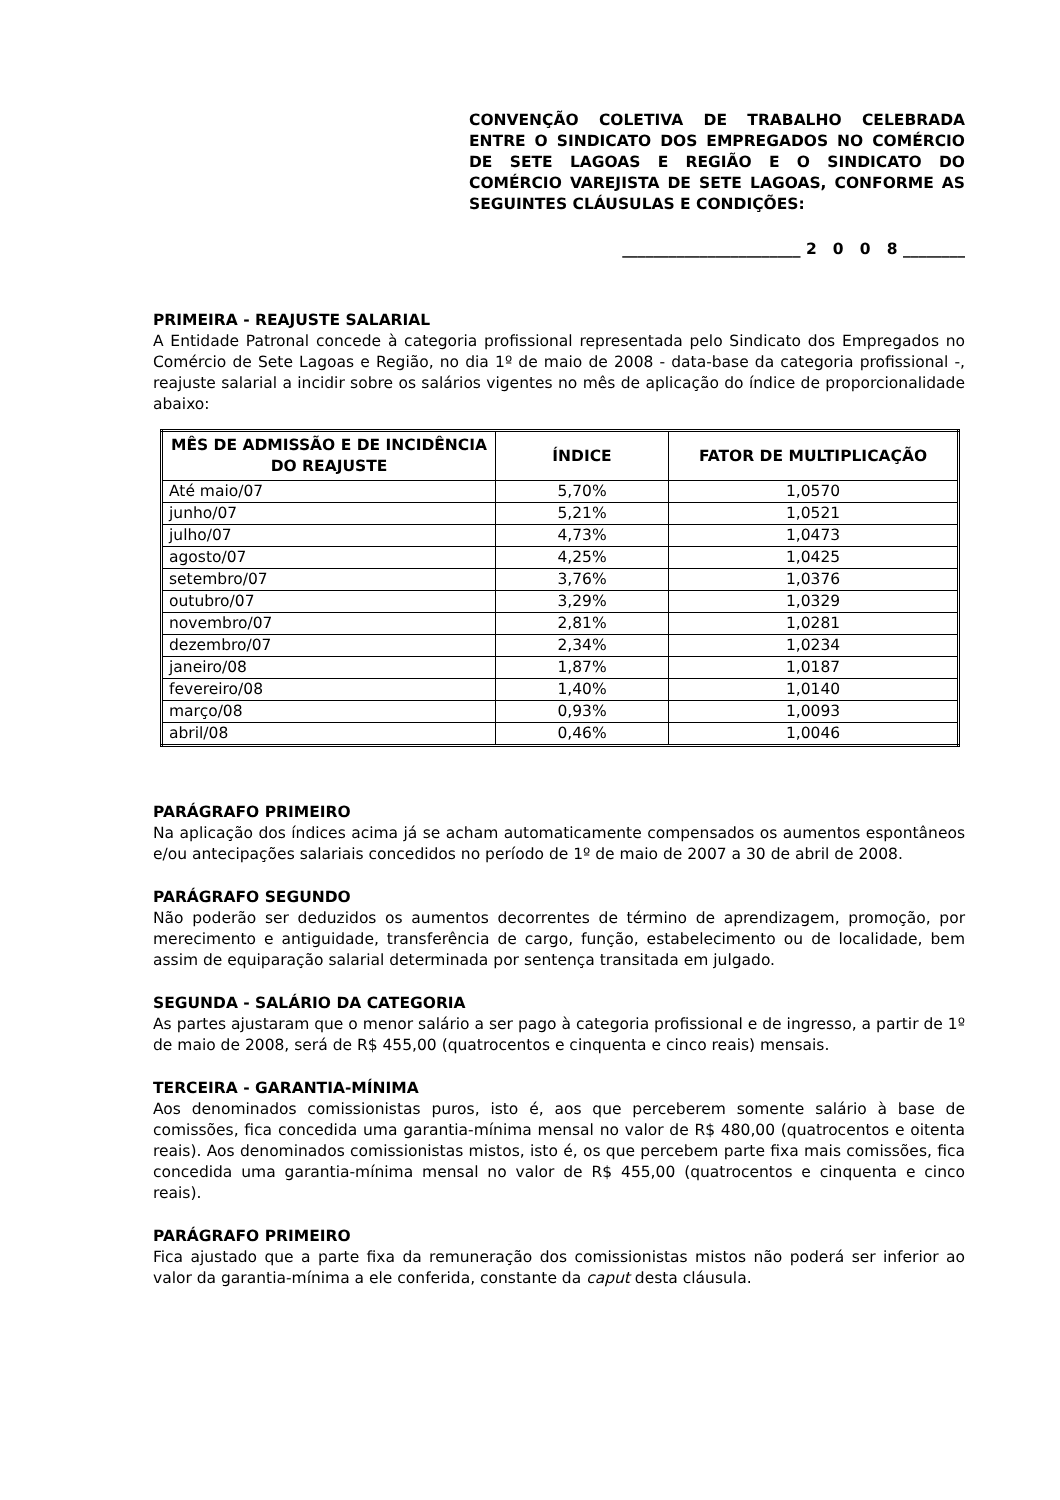CONVENÇÃO COLETIVA DE TRABALHO CELEBRADA ENTRE O SINDICATO DOS EMPREGADOS NO COMÉRCIO DE SETE LAGOAS E REGIÃO E O SINDICATO DO COMÉRCIO VAREJISTA DE SETE LAGOAS, CONFORME AS
SEGUINTES CLÁUSULAS E CONDIÇÕES:
_______________________ 2 0 0 8 ________
PRIMEIRA - REAJUSTE SALARIAL
A Entidade Patronal concede à categoria profissional representada pelo Sindicato dos Empregados no Comércio de Sete Lagoas e Região, no dia 1º de maio de 2008 - data-base da categoria profissional -, reajuste salarial a incidir sobre os salários vigentes no mês de aplicação do índice de proporcionalidade abaixo:
| MÊS DE ADMISSÃO E DE INCIDÊNCIA DO REAJUSTE | ÍNDICE | FATOR DE MULTIPLICAÇÃO |
| --- | --- | --- |
| Até maio/07 | 5,70% | 1,0570 |
| junho/07 | 5,21% | 1,0521 |
| julho/07 | 4,73% | 1,0473 |
| agosto/07 | 4,25% | 1,0425 |
| setembro/07 | 3,76% | 1,0376 |
| outubro/07 | 3,29% | 1,0329 |
| novembro/07 | 2,81% | 1,0281 |
| dezembro/07 | 2,34% | 1,0234 |
| janeiro/08 | 1,87% | 1,0187 |
| fevereiro/08 | 1,40% | 1,0140 |
| março/08 | 0,93% | 1,0093 |
| abril/08 | 0,46% | 1,0046 |
PARÁGRAFO PRIMEIRO
Na aplicação dos índices acima já se acham automaticamente compensados os aumentos espontâneos e/ou antecipações salariais concedidos no período de 1º de maio de 2007 a 30 de abril de 2008.
PARÁGRAFO SEGUNDO
Não poderão ser deduzidos os aumentos decorrentes de término de aprendizagem, promoção, por merecimento e antiguidade, transferência de cargo, função, estabelecimento ou de localidade, bem assim de equiparação salarial determinada por sentença transitada em julgado.
SEGUNDA - SALÁRIO DA CATEGORIA
As partes ajustaram que o menor salário a ser pago à categoria profissional e de ingresso, a partir de 1º de maio de 2008, será de R$ 455,00 (quatrocentos e cinquenta e cinco reais) mensais.
TERCEIRA - GARANTIA-MÍNIMA
Aos denominados comissionistas puros, isto é, aos que perceberem somente salário à base de comissões, fica concedida uma garantia-mínima mensal no valor de R$ 480,00 (quatrocentos e oitenta reais). Aos denominados comissionistas mistos, isto é, os que percebem parte fixa mais comissões, fica concedida uma garantia-mínima mensal no valor de R$ 455,00 (quatrocentos e cinquenta e cinco reais).
PARÁGRAFO PRIMEIRO
Fica ajustado que a parte fixa da remuneração dos comissionistas mistos não poderá ser inferior ao valor da garantia-mínima a ele conferida, constante da caput desta cláusula.